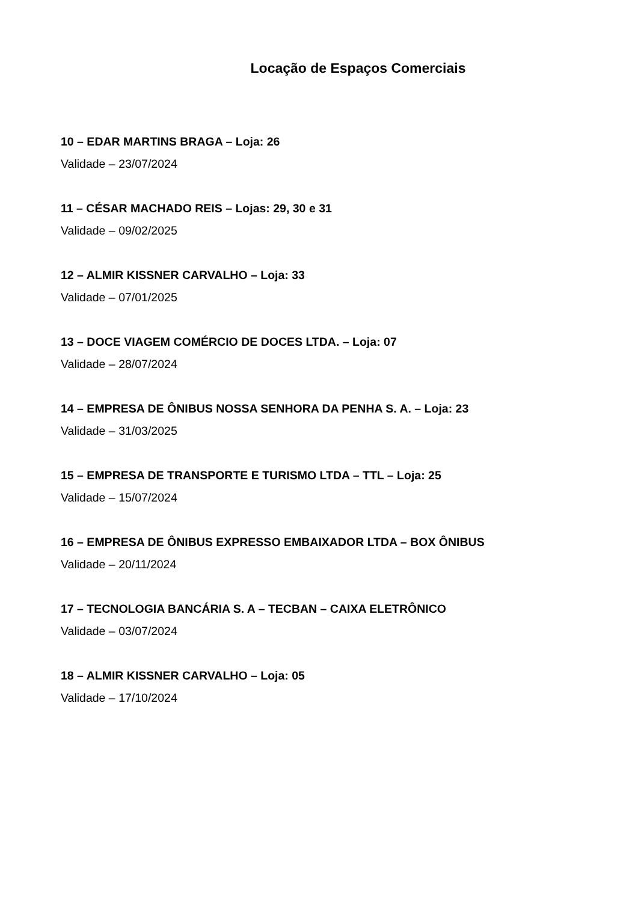Locação de Espaços Comerciais
10 – EDAR MARTINS BRAGA – Loja: 26
Validade – 23/07/2024
11 – CÉSAR MACHADO REIS – Lojas: 29, 30 e 31
Validade – 09/02/2025
12 – ALMIR KISSNER CARVALHO – Loja: 33
Validade – 07/01/2025
13 – DOCE VIAGEM COMÉRCIO DE DOCES LTDA. – Loja: 07
Validade – 28/07/2024
14 – EMPRESA DE ÔNIBUS NOSSA SENHORA DA PENHA S. A. – Loja: 23
Validade – 31/03/2025
15 – EMPRESA DE TRANSPORTE E TURISMO LTDA – TTL – Loja: 25
Validade – 15/07/2024
16 – EMPRESA DE ÔNIBUS EXPRESSO EMBAIXADOR LTDA – BOX ÔNIBUS
Validade – 20/11/2024
17 – TECNOLOGIA BANCÁRIA S. A – TECBAN – CAIXA ELETRÔNICO
Validade – 03/07/2024
18 – ALMIR KISSNER CARVALHO – Loja: 05
Validade – 17/10/2024